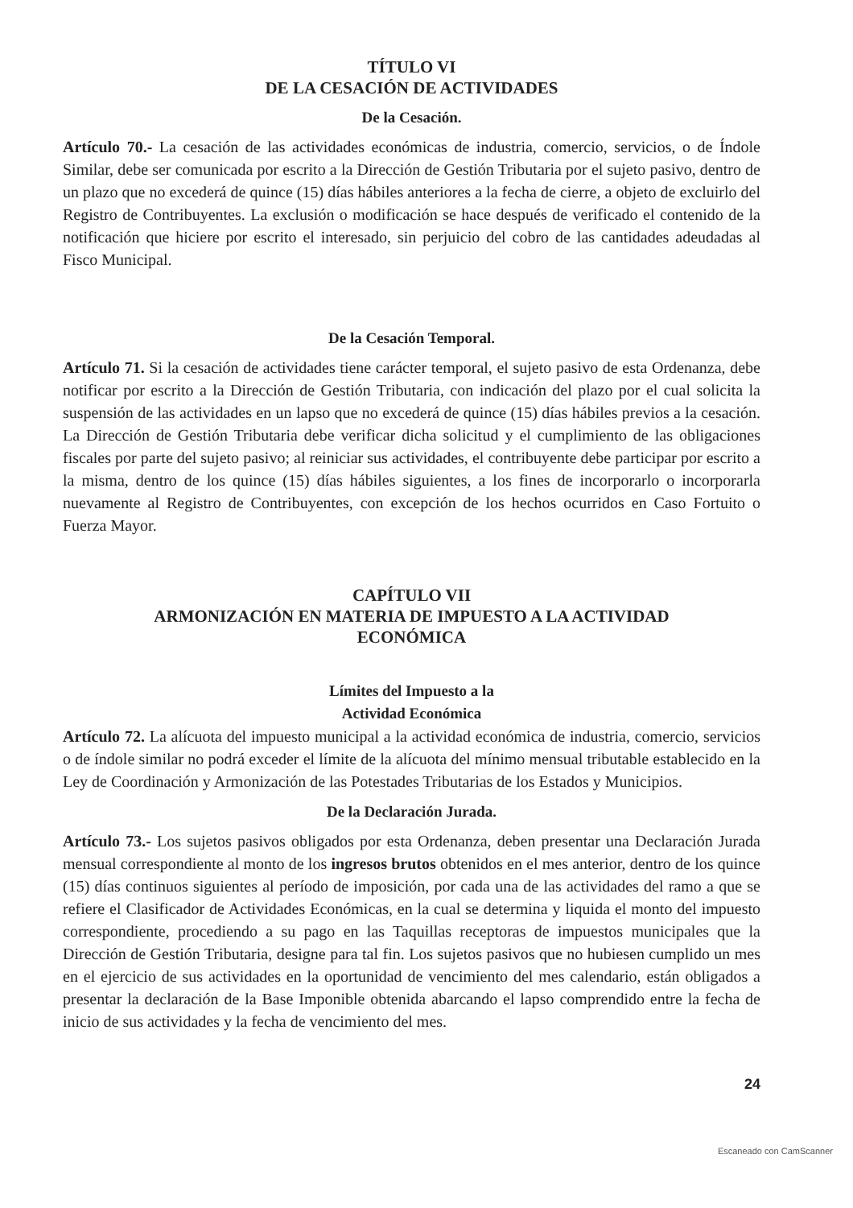TÍTULO VI
DE LA CESACIÓN DE ACTIVIDADES
De la Cesación.
Artículo 70.- La cesación de las actividades económicas de industria, comercio, servicios, o de Índole Similar, debe ser comunicada por escrito a la Dirección de Gestión Tributaria por el sujeto pasivo, dentro de un plazo que no excederá de quince (15) días hábiles anteriores a la fecha de cierre, a objeto de excluirlo del Registro de Contribuyentes. La exclusión o modificación se hace después de verificado el contenido de la notificación que hiciere por escrito el interesado, sin perjuicio del cobro de las cantidades adeudadas al Fisco Municipal.
De la Cesación Temporal.
Artículo 71. Si la cesación de actividades tiene carácter temporal, el sujeto pasivo de esta Ordenanza, debe notificar por escrito a la Dirección de Gestión Tributaria, con indicación del plazo por el cual solicita la suspensión de las actividades en un lapso que no excederá de quince (15) días hábiles previos a la cesación. La Dirección de Gestión Tributaria debe verificar dicha solicitud y el cumplimiento de las obligaciones fiscales por parte del sujeto pasivo; al reiniciar sus actividades, el contribuyente debe participar por escrito a la misma, dentro de los quince (15) días hábiles siguientes, a los fines de incorporarlo o incorporarla nuevamente al Registro de Contribuyentes, con excepción de los hechos ocurridos en Caso Fortuito o Fuerza Mayor.
CAPÍTULO VII
ARMONIZACIÓN EN MATERIA DE IMPUESTO A LA ACTIVIDAD
ECONÓMICA
Límites del Impuesto a la
Actividad Económica
Artículo 72. La alícuota del impuesto municipal a la actividad económica de industria, comercio, servicios o de índole similar no podrá exceder el límite de la alícuota del mínimo mensual tributable establecido en la Ley de Coordinación y Armonización de las Potestades Tributarias de los Estados y Municipios.
De la Declaración Jurada.
Artículo 73.- Los sujetos pasivos obligados por esta Ordenanza, deben presentar una Declaración Jurada mensual correspondiente al monto de los ingresos brutos obtenidos en el mes anterior, dentro de los quince (15) días continuos siguientes al período de imposición, por cada una de las actividades del ramo a que se refiere el Clasificador de Actividades Económicas, en la cual se determina y liquida el monto del impuesto correspondiente, procediendo a su pago en las Taquillas receptoras de impuestos municipales que la Dirección de Gestión Tributaria, designe para tal fin. Los sujetos pasivos que no hubiesen cumplido un mes en el ejercicio de sus actividades en la oportunidad de vencimiento del mes calendario, están obligados a presentar la declaración de la Base Imponible obtenida abarcando el lapso comprendido entre la fecha de inicio de sus actividades y la fecha de vencimiento del mes.
24
Escaneado con CamScanner